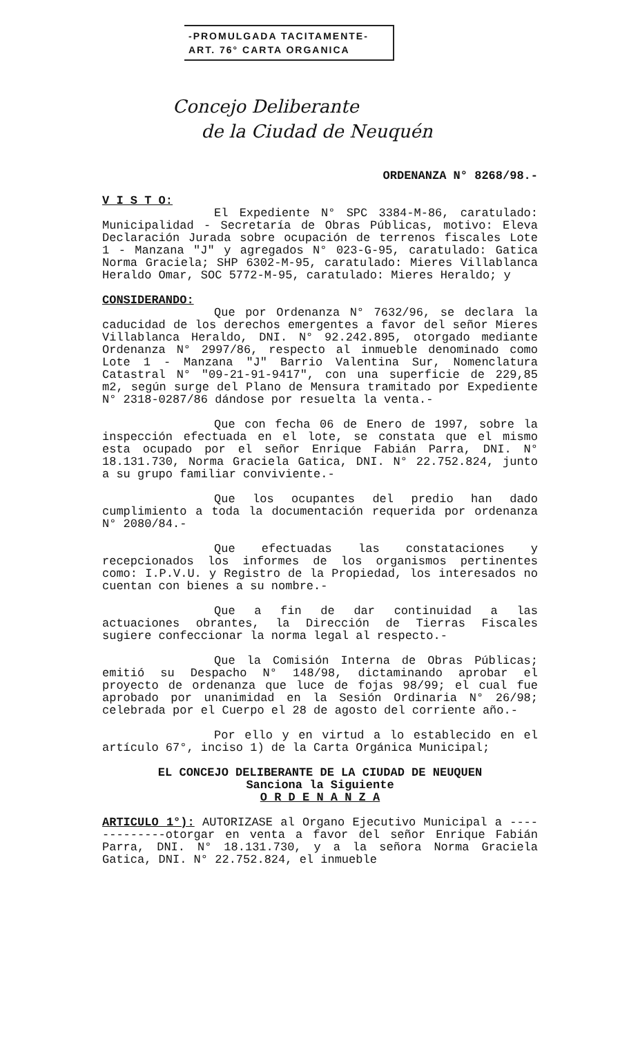-PROMULGADA TACITAMENTE-
ART. 76° CARTA ORGANICA
Concejo Deliberante
de la Ciudad de Neuquén
ORDENANZA N° 8268/98.-
V I S T O:
El Expediente N° SPC 3384-M-86, caratulado: Municipalidad - Secretaría de Obras Públicas, motivo: Eleva Declaración Jurada sobre ocupación de terrenos fiscales Lote 1 - Manzana "J" y agregados N° 023-G-95, caratulado: Gatica Norma Graciela; SHP 6302-M-95, caratulado: Mieres Villablanca Heraldo Omar, SOC 5772-M-95, caratulado: Mieres Heraldo; y
CONSIDERANDO:
Que por Ordenanza N° 7632/96, se declara la caducidad de los derechos emergentes a favor del señor Mieres Villablanca Heraldo, DNI. N° 92.242.895, otorgado mediante Ordenanza N° 2997/86, respecto al inmueble denominado como Lote 1 - Manzana "J" Barrio Valentina Sur, Nomenclatura Catastral N° "09-21-91-9417", con una superficie de 229,85 m2, según surge del Plano de Mensura tramitado por Expediente N° 2318-0287/86 dándose por resuelta la venta.-
Que con fecha 06 de Enero de 1997, sobre la inspección efectuada en el lote, se constata que el mismo esta ocupado por el señor Enrique Fabián Parra, DNI. N° 18.131.730, Norma Graciela Gatica, DNI. N° 22.752.824, junto a su grupo familiar conviviente.-
Que los ocupantes del predio han dado cumplimiento a toda la documentación requerida por ordenanza N° 2080/84.-
Que efectuadas las constataciones y recepcionados los informes de los organismos pertinentes como: I.P.V.U. y Registro de la Propiedad, los interesados no cuentan con bienes a su nombre.-
Que a fin de dar continuidad a las actuaciones obrantes, la Dirección de Tierras Fiscales sugiere confeccionar la norma legal al respecto.-
Que la Comisión Interna de Obras Públicas; emitió su Despacho N° 148/98, dictaminando aprobar el proyecto de ordenanza que luce de fojas 98/99; el cual fue aprobado por unanimidad en la Sesión Ordinaria N° 26/98; celebrada por el Cuerpo el 28 de agosto del corriente año.-
Por ello y en virtud a lo establecido en el artículo 67°, inciso 1) de la Carta Orgánica Municipal;
EL CONCEJO DELIBERANTE DE LA CIUDAD DE NEUQUEN
Sanciona la Siguiente
O R D E N A N Z A
ARTICULO 1°): AUTORIZASE al Organo Ejecutivo Municipal a -------------otorgar en venta a favor del señor Enrique Fabián Parra, DNI. N° 18.131.730, y a la señora Norma Graciela Gatica, DNI. N° 22.752.824, el inmueble